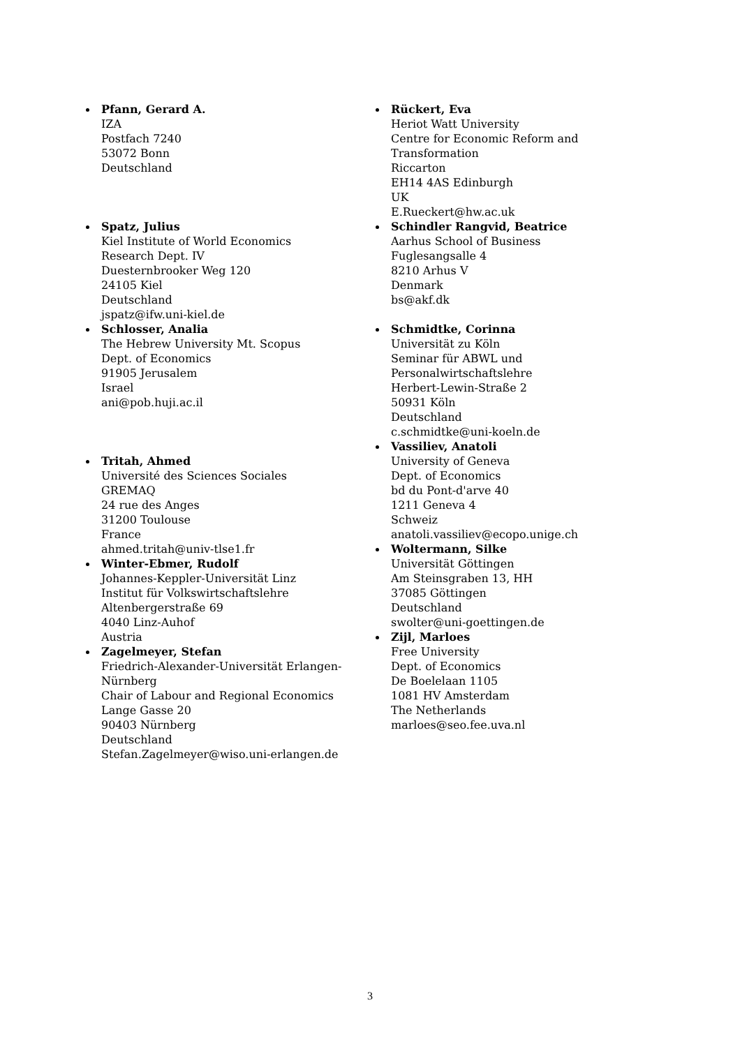Pfann, Gerard A.
IZA
Postfach 7240
53072 Bonn
Deutschland
Spatz, Julius
Kiel Institute of World Economics
Research Dept. IV
Duesternbrooker Weg 120
24105 Kiel
Deutschland
jspatz@ifw.uni-kiel.de
Schlosser, Analia
The Hebrew University Mt. Scopus
Dept. of Economics
91905 Jerusalem
Israel
ani@pob.huji.ac.il
Tritah, Ahmed
Université des Sciences Sociales
GREMAQ
24 rue des Anges
31200 Toulouse
France
ahmed.tritah@univ-tlse1.fr
Winter-Ebmer, Rudolf
Johannes-Keppler-Universität Linz
Institut für Volkswirtschaftslehre
Altenbergerstraße 69
4040 Linz-Auhof
Austria
Zagelmeyer, Stefan
Friedrich-Alexander-Universität Erlangen-Nürnberg
Chair of Labour and Regional Economics
Lange Gasse 20
90403 Nürnberg
Deutschland
Stefan.Zagelmeyer@wiso.uni-erlangen.de
Rückert, Eva
Heriot Watt University
Centre for Economic Reform and Transformation
Riccarton
EH14 4AS Edinburgh
UK
E.Rueckert@hw.ac.uk
Schindler Rangvid, Beatrice
Aarhus School of Business
Fuglesangsalle 4
8210 Arhus V
Denmark
bs@akf.dk
Schmidtke, Corinna
Universität zu Köln
Seminar für ABWL und Personalwirtschaftslehre
Herbert-Lewin-Straße 2
50931 Köln
Deutschland
c.schmidtke@uni-koeln.de
Vassiliev, Anatoli
University of Geneva
Dept. of Economics
bd du Pont-d'arve 40
1211 Geneva 4
Schweiz
anatoli.vassiliev@ecopo.unige.ch
Woltermann, Silke
Universität Göttingen
Am Steinsgraben 13, HH
37085 Göttingen
Deutschland
swolter@uni-goettingen.de
Zijl, Marloes
Free University
Dept. of Economics
De Boelelaan 1105
1081 HV Amsterdam
The Netherlands
marloes@seo.fee.uva.nl
3